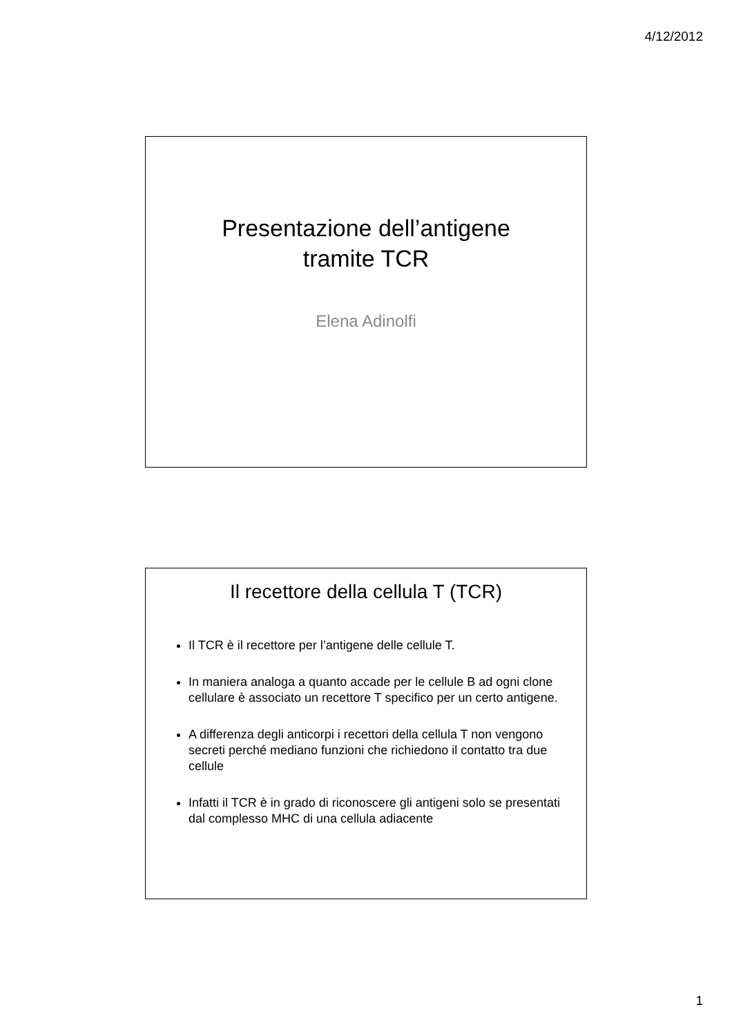4/12/2012
Presentazione dell’antigene
tramite TCR
Elena Adinolfi
Il recettore della cellula T (TCR)
Il TCR è il recettore per l’antigene delle cellule T.
In maniera analoga a quanto accade per le cellule B ad ogni clone cellulare è associato un recettore T specifico per un certo antigene.
A differenza degli anticorpi i recettori della cellula T non vengono secreti perché mediano funzioni che richiedono il contatto tra due cellule
Infatti il TCR è in grado di riconoscere gli antigeni solo se presentati dal complesso MHC di una cellula adiacente
1